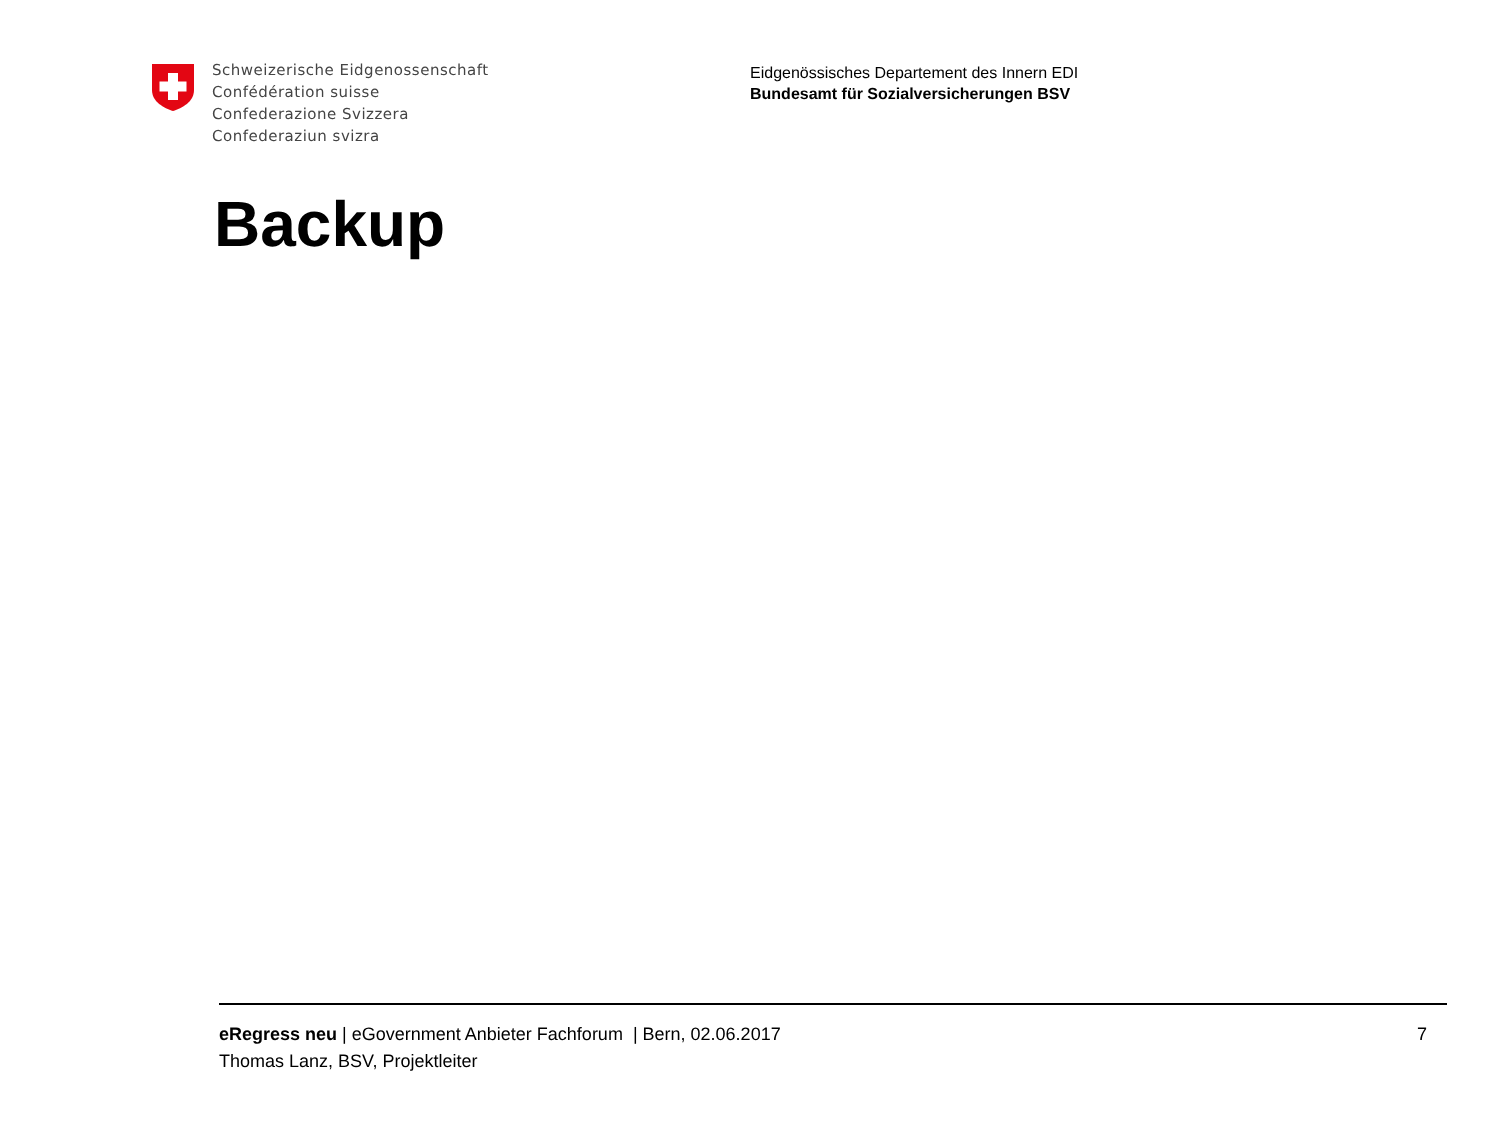Schweizerische Eidgenossenschaft
Confédération suisse
Confederazione Svizzera
Confederaziun svizra
Eidgenössisches Departement des Innern EDI
Bundesamt für Sozialversicherungen BSV
Backup
eRegress neu | eGovernment Anbieter Fachforum | Bern, 02.06.2017 7
Thomas Lanz, BSV, Projektleiter